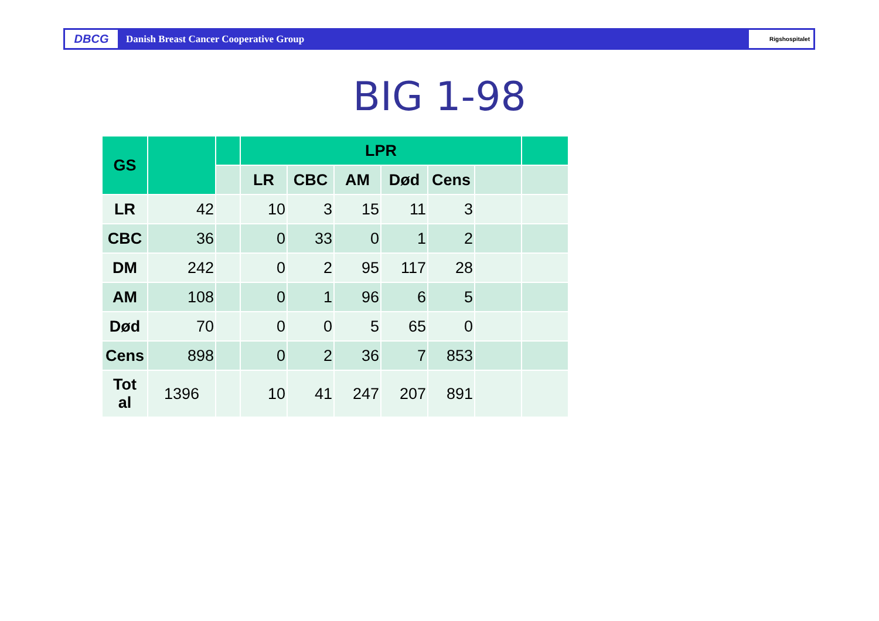DBCG
Danish Breast Cancer Cooperative Group
Rigshospitalet
BIG 1-98
| GS | | | LPR | | | | | | |
| --- | --- | --- | --- | --- | --- | --- | --- | --- | --- |
| | | | LR | CBC | AM | Død | Cens | | |
| LR | 42 | | 10 | 3 | 15 | 11 | 3 | | |
| CBC | 36 | | 0 | 33 | 0 | 1 | 2 | | |
| DM | 242 | | 0 | 2 | 95 | 117 | 28 | | |
| AM | 108 | | 0 | 1 | 96 | 6 | 5 | | |
| Død | 70 | | 0 | 0 | 5 | 65 | 0 | | |
| Cens | 898 | | 0 | 2 | 36 | 7 | 853 | | |
| Tot al | 1396 | | 10 | 41 | 247 | 207 | 891 | | |